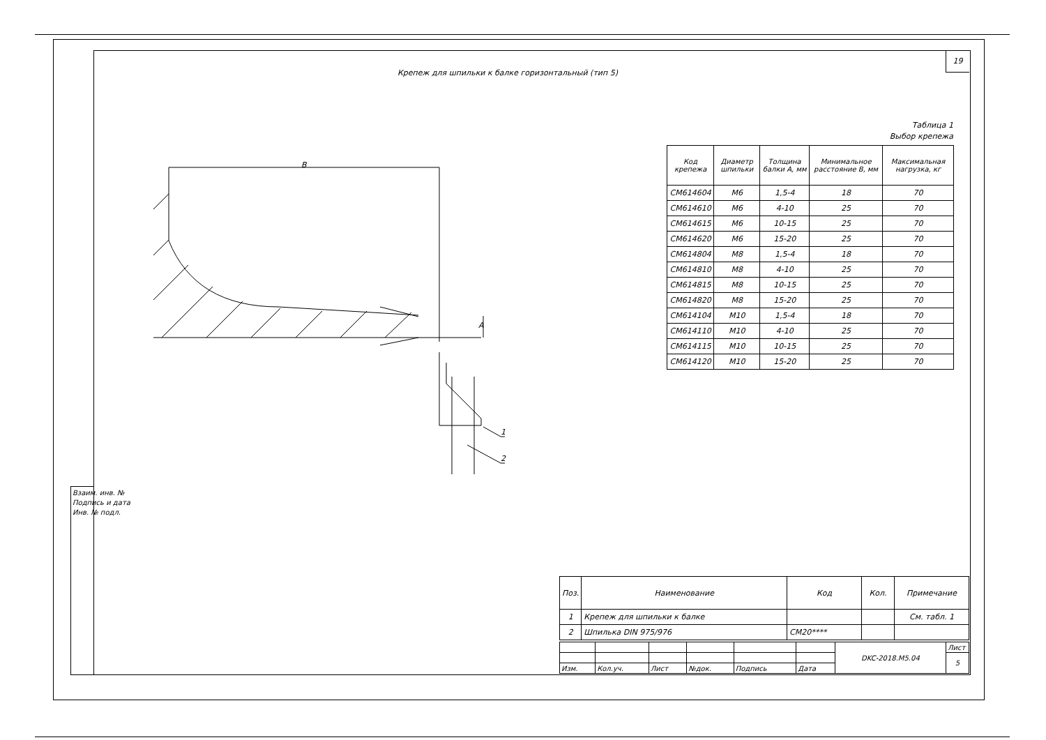19
Крепеж для шпильки к балке горизонтальный (тип 5)
Таблица 1
Выбор крепежа
B
A
1
2
| Код крепежа | Диаметр шпильки | Толщина балки А, мм | Минимальное расстояние В, мм | Максимальная нагрузка, кг |
| --- | --- | --- | --- | --- |
| CM614604 | M6 | 1,5-4 | 18 | 70 |
| CM614610 | M6 | 4-10 | 25 | 70 |
| CM614615 | M6 | 10-15 | 25 | 70 |
| CM614620 | M6 | 15-20 | 25 | 70 |
| CM614804 | M8 | 1,5-4 | 18 | 70 |
| CM614810 | M8 | 4-10 | 25 | 70 |
| CM614815 | M8 | 10-15 | 25 | 70 |
| CM614820 | M8 | 15-20 | 25 | 70 |
| CM614104 | M10 | 1,5-4 | 18 | 70 |
| CM614110 | M10 | 4-10 | 25 | 70 |
| CM614115 | M10 | 10-15 | 25 | 70 |
| CM614120 | M10 | 15-20 | 25 | 70 |
| Поз. | Наименование | Код | Кол. | Примечание |
| --- | --- | --- | --- | --- |
| 1 | Крепеж для шпильки к балке | | | См. табл. 1 |
| 2 | Шпилька DIN 975/976 | CM20**** | | |
| | | | | | | DKC-2018.M5.04 | Лист |
| | | | | | | | 5 |
| Изм. | Кол.уч. | Лист | №док. | Подпись | Дата | | |
Взаим. инв. №
Подпись и дата
Инв. № подл.